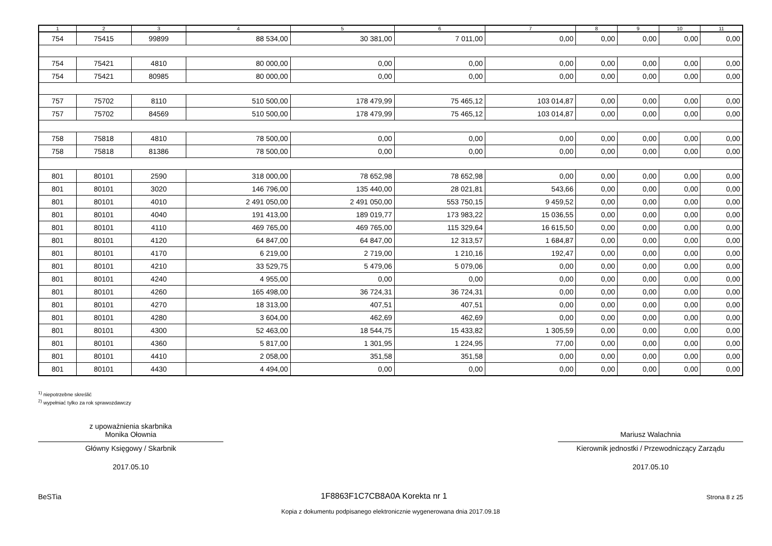| 1 | 2 | 3 | 4 | 5 | 6 | 7 | 8 | 9 | 10 | 11 |
| --- | --- | --- | --- | --- | --- | --- | --- | --- | --- | --- |
| 754 | 75415 | 99899 | 88 534,00 | 30 381,00 | 7 011,00 | 0,00 | 0,00 | 0,00 | 0,00 | 0,00 |
| 754 | 75421 | 4810 | 80 000,00 | 0,00 | 0,00 | 0,00 | 0,00 | 0,00 | 0,00 | 0,00 |
| 754 | 75421 | 80985 | 80 000,00 | 0,00 | 0,00 | 0,00 | 0,00 | 0,00 | 0,00 | 0,00 |
| 757 | 75702 | 8110 | 510 500,00 | 178 479,99 | 75 465,12 | 103 014,87 | 0,00 | 0,00 | 0,00 | 0,00 |
| 757 | 75702 | 84569 | 510 500,00 | 178 479,99 | 75 465,12 | 103 014,87 | 0,00 | 0,00 | 0,00 | 0,00 |
| 758 | 75818 | 4810 | 78 500,00 | 0,00 | 0,00 | 0,00 | 0,00 | 0,00 | 0,00 | 0,00 |
| 758 | 75818 | 81386 | 78 500,00 | 0,00 | 0,00 | 0,00 | 0,00 | 0,00 | 0,00 | 0,00 |
| 801 | 80101 | 2590 | 318 000,00 | 78 652,98 | 78 652,98 | 0,00 | 0,00 | 0,00 | 0,00 | 0,00 |
| 801 | 80101 | 3020 | 146 796,00 | 135 440,00 | 28 021,81 | 543,66 | 0,00 | 0,00 | 0,00 | 0,00 |
| 801 | 80101 | 4010 | 2 491 050,00 | 2 491 050,00 | 553 750,15 | 9 459,52 | 0,00 | 0,00 | 0,00 | 0,00 |
| 801 | 80101 | 4040 | 191 413,00 | 189 019,77 | 173 983,22 | 15 036,55 | 0,00 | 0,00 | 0,00 | 0,00 |
| 801 | 80101 | 4110 | 469 765,00 | 469 765,00 | 115 329,64 | 16 615,50 | 0,00 | 0,00 | 0,00 | 0,00 |
| 801 | 80101 | 4120 | 64 847,00 | 64 847,00 | 12 313,57 | 1 684,87 | 0,00 | 0,00 | 0,00 | 0,00 |
| 801 | 80101 | 4170 | 6 219,00 | 2 719,00 | 1 210,16 | 192,47 | 0,00 | 0,00 | 0,00 | 0,00 |
| 801 | 80101 | 4210 | 33 529,75 | 5 479,06 | 5 079,06 | 0,00 | 0,00 | 0,00 | 0,00 | 0,00 |
| 801 | 80101 | 4240 | 4 955,00 | 0,00 | 0,00 | 0,00 | 0,00 | 0,00 | 0,00 | 0,00 |
| 801 | 80101 | 4260 | 165 498,00 | 36 724,31 | 36 724,31 | 0,00 | 0,00 | 0,00 | 0,00 | 0,00 |
| 801 | 80101 | 4270 | 18 313,00 | 407,51 | 407,51 | 0,00 | 0,00 | 0,00 | 0,00 | 0,00 |
| 801 | 80101 | 4280 | 3 604,00 | 462,69 | 462,69 | 0,00 | 0,00 | 0,00 | 0,00 | 0,00 |
| 801 | 80101 | 4300 | 52 463,00 | 18 544,75 | 15 433,82 | 1 305,59 | 0,00 | 0,00 | 0,00 | 0,00 |
| 801 | 80101 | 4360 | 5 817,00 | 1 301,95 | 1 224,95 | 77,00 | 0,00 | 0,00 | 0,00 | 0,00 |
| 801 | 80101 | 4410 | 2 058,00 | 351,58 | 351,58 | 0,00 | 0,00 | 0,00 | 0,00 | 0,00 |
| 801 | 80101 | 4430 | 4 494,00 | 0,00 | 0,00 | 0,00 | 0,00 | 0,00 | 0,00 | 0,00 |
<sup>1)</sup> niepotrzebne skreślić
<sup>2)</sup> wypełniać tylko za rok sprawozdawczy
z upoważnienia skarbnika
Monika Ołownia
Główny Księgowy / Skarbnik
2017.05.10
Mariusz Walachnia
Kierownik jednostki / Przewodniczący Zarządu
2017.05.10
BeSTia 1F8863F1C7CB8A0A Korekta nr 1 Strona 8 z 25
Kopia z dokumentu podpisanego elektronicznie wygenerowana dnia 2017.09.18